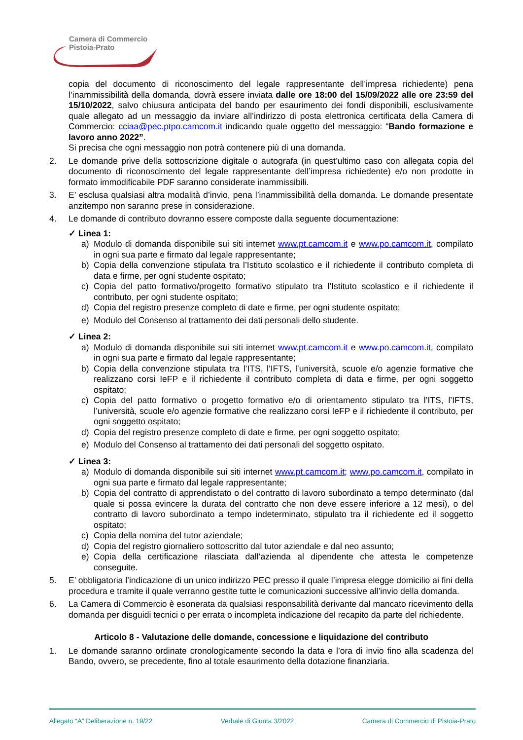Camera di Commercio
Pistoia-Prato
copia del documento di riconoscimento del legale rappresentante dell’impresa richiedente) pena l’inammissibilità della domanda, dovrà essere inviata dalle ore 18:00 del 15/09/2022 alle ore 23:59 del 15/10/2022, salvo chiusura anticipata del bando per esaurimento dei fondi disponibili, esclusivamente quale allegato ad un messaggio da inviare all’indirizzo di posta elettronica certificata della Camera di Commercio: cciaa@pec.ptpo.camcom.it indicando quale oggetto del messaggio: “Bando formazione e lavoro anno 2022”.
Si precisa che ogni messaggio non potrà contenere più di una domanda.
2. Le domande prive della sottoscrizione digitale o autografa (in quest’ultimo caso con allegata copia del documento di riconoscimento del legale rappresentante dell’impresa richiedente) e/o non prodotte in formato immodificabile PDF saranno considerate inammissibili.
3. E’ esclusa qualsiasi altra modalità d’invio, pena l’inammissibilità della domanda. Le domande presentate anzitempo non saranno prese in considerazione.
4. Le domande di contributo dovranno essere composte dalla seguente documentazione:
✓ Linea 1:
a) Modulo di domanda disponibile sui siti internet www.pt.camcom.it e www.po.camcom.it, compilato in ogni sua parte e firmato dal legale rappresentante;
b) Copia della convenzione stipulata tra l’Istituto scolastico e il richiedente il contributo completa di data e firme, per ogni studente ospitato;
c) Copia del patto formativo/progetto formativo stipulato tra l’Istituto scolastico e il richiedente il contributo, per ogni studente ospitato;
d) Copia del registro presenze completo di date e firme, per ogni studente ospitato;
e) Modulo del Consenso al trattamento dei dati personali dello studente.
✓ Linea 2:
a) Modulo di domanda disponibile sui siti internet www.pt.camcom.it e www.po.camcom.it, compilato in ogni sua parte e firmato dal legale rappresentante;
b) Copia della convenzione stipulata tra l’ITS, l’IFTS, l’università, scuole e/o agenzie formative che realizzano corsi IeFP e il richiedente il contributo completa di data e firme, per ogni soggetto ospitato;
c) Copia del patto formativo o progetto formativo e/o di orientamento stipulato tra l’ITS, l’IFTS, l’università, scuole e/o agenzie formative che realizzano corsi IeFP e il richiedente il contributo, per ogni soggetto ospitato;
d) Copia del registro presenze completo di date e firme, per ogni soggetto ospitato;
e) Modulo del Consenso al trattamento dei dati personali del soggetto ospitato.
✓ Linea 3:
a) Modulo di domanda disponibile sui siti internet www.pt.camcom.it; www.po.camcom.it, compilato in ogni sua parte e firmato dal legale rappresentante;
b) Copia del contratto di apprendistato o del contratto di lavoro subordinato a tempo determinato (dal quale si possa evincere la durata del contratto che non deve essere inferiore a 12 mesi), o del contratto di lavoro subordinato a tempo indeterminato, stipulato tra il richiedente ed il soggetto ospitato;
c) Copia della nomina del tutor aziendale;
d) Copia del registro giornaliero sottoscritto dal tutor aziendale e dal neo assunto;
e) Copia della certificazione rilasciata dall’azienda al dipendente che attesta le competenze conseguite.
5. E’ obbligatoria l’indicazione di un unico indirizzo PEC presso il quale l’impresa elegge domicilio ai fini della procedura e tramite il quale verranno gestite tutte le comunicazioni successive all’invio della domanda.
6. La Camera di Commercio è esonerata da qualsiasi responsabilità derivante dal mancato ricevimento della domanda per disguidi tecnici o per errata o incompleta indicazione del recapito da parte del richiedente.
Articolo 8 - Valutazione delle domande, concessione e liquidazione del contributo
1. Le domande saranno ordinate cronologicamente secondo la data e l’ora di invio fino alla scadenza del Bando, ovvero, se precedente, fino al totale esaurimento della dotazione finanziaria.
Allegato “A” Deliberazione n. 19/22 Verbale di Giunta 3/2022 Camera di Commercio di Pistoia-Prato